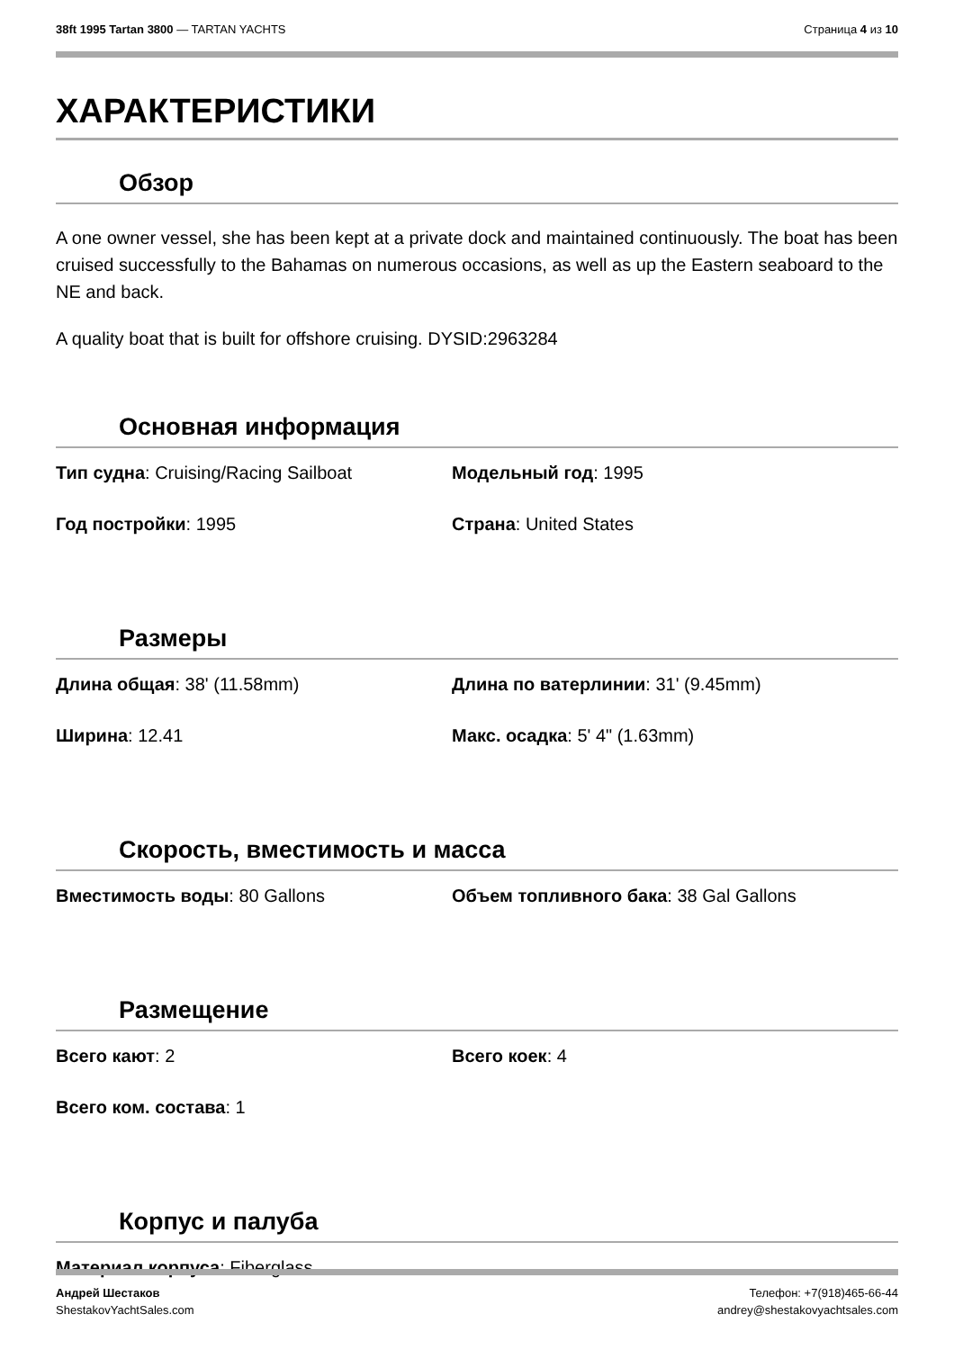38ft 1995 Tartan 3800 — TARTAN YACHTS
Страница 4 из 10
ХАРАКТЕРИСТИКИ
Обзор
A one owner vessel, she has been kept at a private dock and maintained continuously. The boat has been cruised successfully to the Bahamas on numerous occasions, as well as up the Eastern seaboard to the NE and back.
A quality boat that is built for offshore cruising. DYSID:2963284
Основная информация
Тип судна: Cruising/Racing Sailboat
Модельный год: 1995
Год постройки: 1995
Страна: United States
Размеры
Длина общая: 38' (11.58mm)
Длина по ватерлинии: 31' (9.45mm)
Ширина: 12.41
Макс. осадка: 5' 4" (1.63mm)
Скорость, вместимость и масса
Вместимость воды: 80 Gallons
Объем топливного бака: 38 Gal Gallons
Размещение
Всего кают: 2
Всего коек: 4
Всего ком. состава: 1
Корпус и палуба
Материал корпуса: Fiberglass
Андрей Шестаков
ShestakovYachtSales.com
Телефон: +7(918)465-66-44
andrey@shestakovyachtsales.com